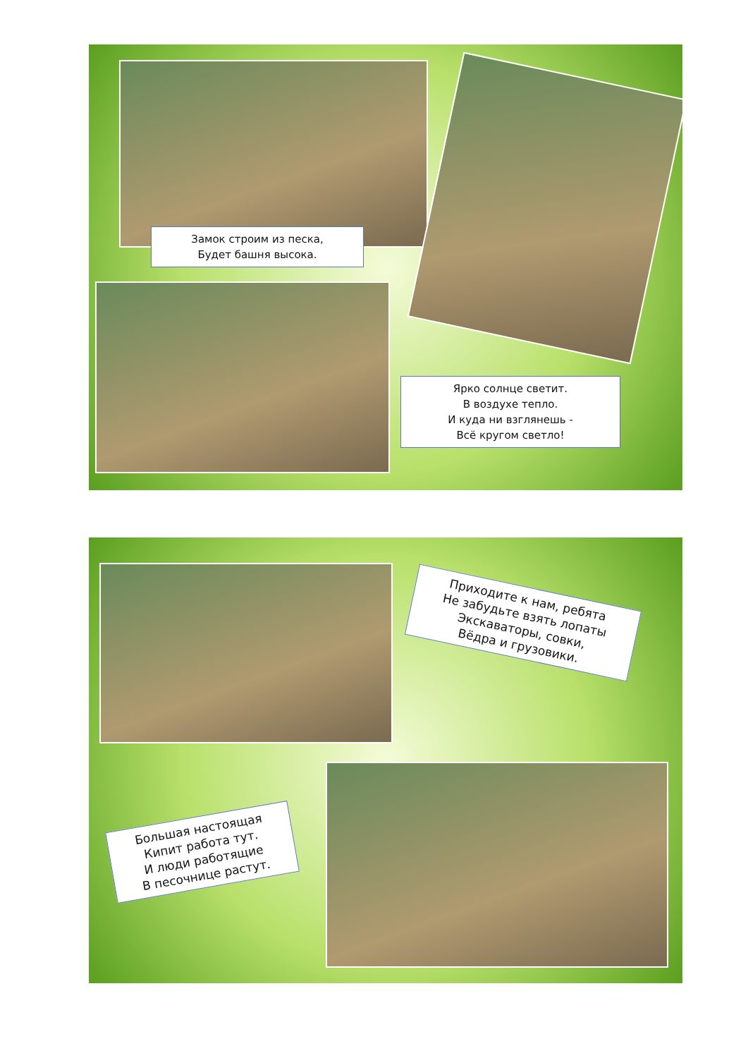Замок строим из песка,
Будет башня высока.
Ярко солнце светит.
В воздухе тепло.
И куда ни взглянешь -
Всё кругом светло!
Приходите к нам, ребята
Не забудьте взять лопаты
Экскаваторы, совки,
Вёдра и грузовики.
Большая настоящая
Кипит работа тут.
И люди работящие
В песочнице растут.